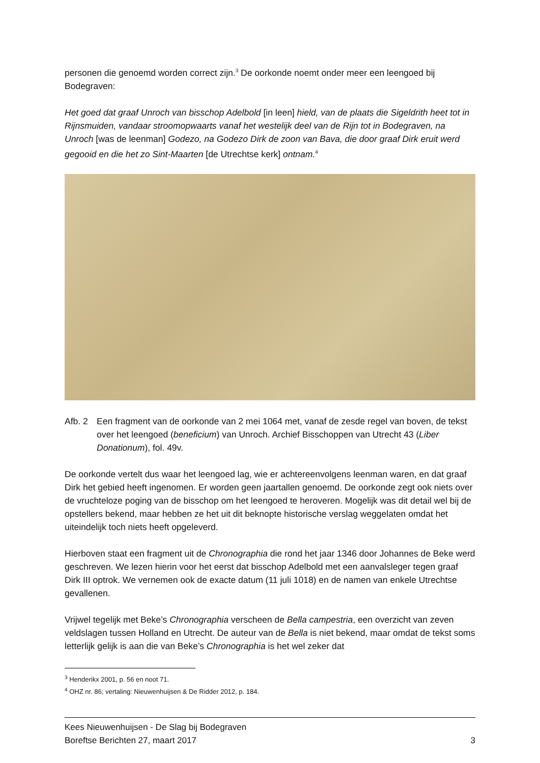personen die genoemd worden correct zijn.<sup>3</sup> De oorkonde noemt onder meer een leengoed bij Bodegraven:
Het goed dat graaf Unroch van bisschop Adelbold [in leen] hield, van de plaats die Sigeldrith heet tot in Rijnsmuiden, vandaar stroomopwaarts vanaf het westelijk deel van de Rijn tot in Bodegraven, na Unroch [was de leenman] Godezo, na Godezo Dirk de zoon van Bava, die door graaf Dirk eruit werd gegooid en die het zo Sint-Maarten [de Utrechtse kerk] ontnam.<sup>4</sup>
Afb. 2 Een fragment van de oorkonde van 2 mei 1064 met, vanaf de zesde regel van boven, de tekst over het leengoed (beneficium) van Unroch. Archief Bisschoppen van Utrecht 43 (Liber Donationum), fol. 49v.
De oorkonde vertelt dus waar het leengoed lag, wie er achtereenvolgens leenman waren, en dat graaf Dirk het gebied heeft ingenomen. Er worden geen jaartallen genoemd. De oorkonde zegt ook niets over de vruchteloze poging van de bisschop om het leengoed te heroveren. Mogelijk was dit detail wel bij de opstellers bekend, maar hebben ze het uit dit beknopte historische verslag weggelaten omdat het uiteindelijk toch niets heeft opgeleverd.
Hierboven staat een fragment uit de Chronographia die rond het jaar 1346 door Johannes de Beke werd geschreven. We lezen hierin voor het eerst dat bisschop Adelbold met een aanvalsleger tegen graaf Dirk III optrok. We vernemen ook de exacte datum (11 juli 1018) en de namen van enkele Utrechtse gevallenen.
Vrijwel tegelijk met Beke’s Chronographia verscheen de Bella campestria, een overzicht van zeven veldslagen tussen Holland en Utrecht. De auteur van de Bella is niet bekend, maar omdat de tekst soms letterlijk gelijk is aan die van Beke’s Chronographia is het wel zeker dat
<sup>3</sup> Henderikx 2001, p. 56 en noot 71.
<sup>4</sup> OHZ nr. 86; vertaling: Nieuwenhuijsen & De Ridder 2012, p. 184.
Kees Nieuwenhuijsen - De Slag bij Bodegraven
Boreftse Berichten 27, maart 2017 3